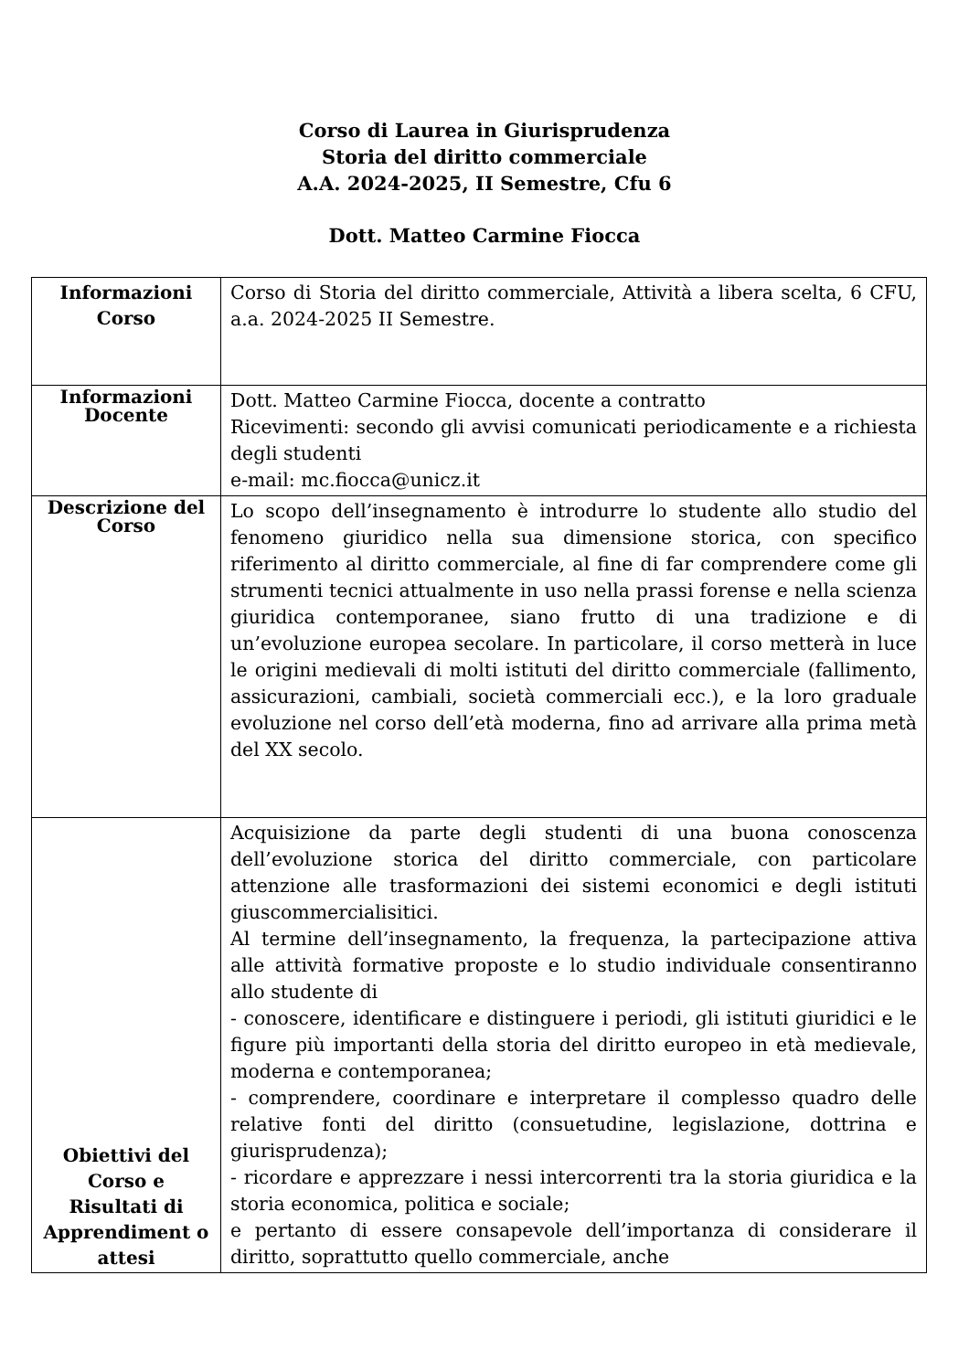Corso di Laurea in Giurisprudenza
Storia del diritto commerciale
A.A. 2024-2025, II Semestre, Cfu 6
Dott. Matteo Carmine Fiocca
| Informazioni Corso | Corso di Storia del diritto commerciale, Attività a libera scelta, 6 CFU, a.a. 2024-2025 II Semestre. |
| Informazioni Docente | Dott. Matteo Carmine Fiocca, docente a contratto Ricevimenti: secondo gli avvisi comunicati periodicamente e a richiesta degli studenti e-mail: mc.fiocca@unicz.it |
| Descrizione del Corso | Lo scopo dell’insegnamento è introdurre lo studente allo studio del fenomeno giuridico nella sua dimensione storica, con specifico riferimento al diritto commerciale, al fine di far comprendere come gli strumenti tecnici attualmente in uso nella prassi forense e nella scienza giuridica contemporanee, siano frutto di una tradizione e di un’evoluzione europea secolare. In particolare, il corso metterà in luce le origini medievali di molti istituti del diritto commerciale (fallimento, assicurazioni, cambiali, società commerciali ecc.), e la loro graduale evoluzione nel corso dell’età moderna, fino ad arrivare alla prima metà del XX secolo. |
| Obiettivi del Corso e Risultati di Apprendiment o attesi | Acquisizione da parte degli studenti di una buona conoscenza dell’evoluzione storica del diritto commerciale, con particolare attenzione alle trasformazioni dei sistemi economici e degli istituti giuscommercialisitici. Al termine dell’insegnamento, la frequenza, la partecipazione attiva alle attività formative proposte e lo studio individuale consentiranno allo studente di - conoscere, identificare e distinguere i periodi, gli istituti giuridici e le figure più importanti della storia del diritto europeo in età medievale, moderna e contemporanea; - comprendere, coordinare e interpretare il complesso quadro delle relative fonti del diritto (consuetudine, legislazione, dottrina e giurisprudenza); - ricordare e apprezzare i nessi intercorrenti tra la storia giuridica e la storia economica, politica e sociale; e pertanto di essere consapevole dell’importanza di considerare il diritto, soprattutto quello commerciale, anche |